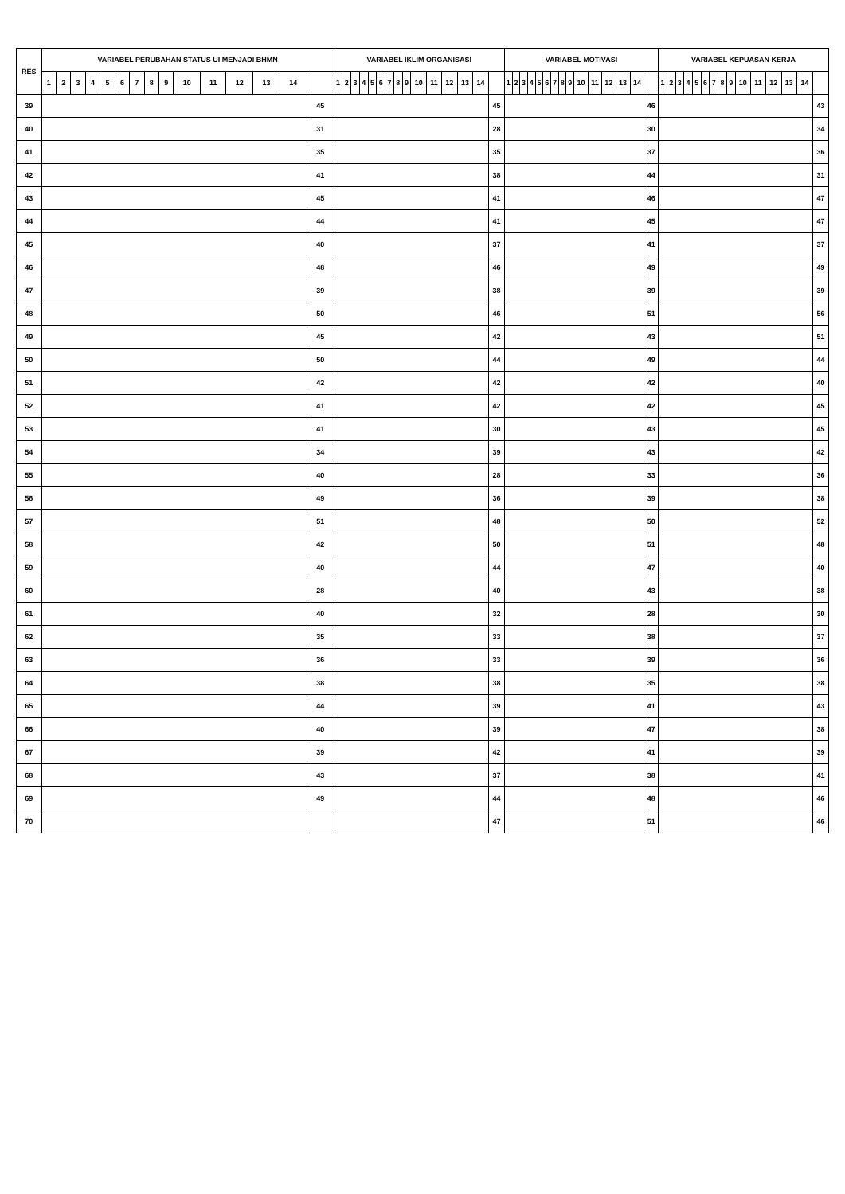| RES | VARIABEL PERUBAHAN STATUS UI MENJADI BHMN | | | | | | | | | | | | | | | VARIABEL IKLIM ORGANISASI | | | | | | | | | | | | | | | VARIABEL MOTIVASI | | | | | | | | | | | | | | | VARIABEL KEPUASAN KERJA | | | | | | | | | | | | | | |
| --- | --- | --- | --- | --- | --- | --- | --- | --- | --- | --- | --- | --- | --- | --- | --- | --- | --- | --- | --- | --- | --- | --- | --- | --- | --- | --- | --- | --- | --- | --- | --- | --- | --- | --- | --- | --- | --- | --- | --- | --- | --- | --- | --- | --- | --- | --- | --- | --- | --- | --- | --- | --- | --- | --- | --- | --- | --- | --- | --- | --- |
| | 1 | 2 | 3 | 4 | 5 | 6 | 7 | 8 | 9 | 10 | 11 | 12 | 13 | 14 | | 1 | 2 | 3 | 4 | 5 | 6 | 7 | 8 | 9 | 10 | 11 | 12 | 13 | 14 | | 1 | 2 | 3 | 4 | 5 | 6 | 7 | 8 | 9 | 10 | 11 | 12 | 13 | 14 | | 1 | 2 | 3 | 4 | 5 | 6 | 7 | 8 | 9 | 10 | 11 | 12 | 13 | 14 | |
| 39 | | | | | | | | | | | | | | | 45 | | | | | | | | | | | | | | | 45 | | | | | | | | | | | | | | | 46 | | | | | | | | | | | | | | | 43 |
| 40 | | | | | | | | | | | | | | | 31 | | | | | | | | | | | | | | | 28 | | | | | | | | | | | | | | | 30 | | | | | | | | | | | | | | | 34 |
| 41 | | | | | | | | | | | | | | | 35 | | | | | | | | | | | | | | | 35 | | | | | | | | | | | | | | | 37 | | | | | | | | | | | | | | | 36 |
| 42 | | | | | | | | | | | | | | | 41 | | | | | | | | | | | | | | | 38 | | | | | | | | | | | | | | | 44 | | | | | | | | | | | | | | | 31 |
| 43 | | | | | | | | | | | | | | | 45 | | | | | | | | | | | | | | | 41 | | | | | | | | | | | | | | | 46 | | | | | | | | | | | | | | | 47 |
| 44 | | | | | | | | | | | | | | | 44 | | | | | | | | | | | | | | | 41 | | | | | | | | | | | | | | | 45 | | | | | | | | | | | | | | | 47 |
| 45 | | | | | | | | | | | | | | | 40 | | | | | | | | | | | | | | | 37 | | | | | | | | | | | | | | | 41 | | | | | | | | | | | | | | | 37 |
| 46 | | | | | | | | | | | | | | | 48 | | | | | | | | | | | | | | | 46 | | | | | | | | | | | | | | | 49 | | | | | | | | | | | | | | | 49 |
| 47 | | | | | | | | | | | | | | | 39 | | | | | | | | | | | | | | | 38 | | | | | | | | | | | | | | | 39 | | | | | | | | | | | | | | | 39 |
| 48 | | | | | | | | | | | | | | | 50 | | | | | | | | | | | | | | | 46 | | | | | | | | | | | | | | | 51 | | | | | | | | | | | | | | | 56 |
| 49 | | | | | | | | | | | | | | | 45 | | | | | | | | | | | | | | | 42 | | | | | | | | | | | | | | | 43 | | | | | | | | | | | | | | | 51 |
| 50 | | | | | | | | | | | | | | | 50 | | | | | | | | | | | | | | | 44 | | | | | | | | | | | | | | | 49 | | | | | | | | | | | | | | | 44 |
| 51 | | | | | | | | | | | | | | | 42 | | | | | | | | | | | | | | | 42 | | | | | | | | | | | | | | | 42 | | | | | | | | | | | | | | | 40 |
| 52 | | | | | | | | | | | | | | | 41 | | | | | | | | | | | | | | | 42 | | | | | | | | | | | | | | | 42 | | | | | | | | | | | | | | | 45 |
| 53 | | | | | | | | | | | | | | | 41 | | | | | | | | | | | | | | | 30 | | | | | | | | | | | | | | | 43 | | | | | | | | | | | | | | | 45 |
| 54 | | | | | | | | | | | | | | | 34 | | | | | | | | | | | | | | | 39 | | | | | | | | | | | | | | | 43 | | | | | | | | | | | | | | | 42 |
| 55 | | | | | | | | | | | | | | | 40 | | | | | | | | | | | | | | | 28 | | | | | | | | | | | | | | | 33 | | | | | | | | | | | | | | | 36 |
| 56 | | | | | | | | | | | | | | | 49 | | | | | | | | | | | | | | | 36 | | | | | | | | | | | | | | | 39 | | | | | | | | | | | | | | | 38 |
| 57 | | | | | | | | | | | | | | | 51 | | | | | | | | | | | | | | | 48 | | | | | | | | | | | | | | | 50 | | | | | | | | | | | | | | | 52 |
| 58 | | | | | | | | | | | | | | | 42 | | | | | | | | | | | | | | | 50 | | | | | | | | | | | | | | | 51 | | | | | | | | | | | | | | | 48 |
| 59 | | | | | | | | | | | | | | | 40 | | | | | | | | | | | | | | | 44 | | | | | | | | | | | | | | | 47 | | | | | | | | | | | | | | | 40 |
| 60 | | | | | | | | | | | | | | | 28 | | | | | | | | | | | | | | | 40 | | | | | | | | | | | | | | | 43 | | | | | | | | | | | | | | | 38 |
| 61 | | | | | | | | | | | | | | | 40 | | | | | | | | | | | | | | | 32 | | | | | | | | | | | | | | | 28 | | | | | | | | | | | | | | | 30 |
| 62 | | | | | | | | | | | | | | | 35 | | | | | | | | | | | | | | | 33 | | | | | | | | | | | | | | | 38 | | | | | | | | | | | | | | | 37 |
| 63 | | | | | | | | | | | | | | | 36 | | | | | | | | | | | | | | | 33 | | | | | | | | | | | | | | | 39 | | | | | | | | | | | | | | | 36 |
| 64 | | | | | | | | | | | | | | | 38 | | | | | | | | | | | | | | | 38 | | | | | | | | | | | | | | | 35 | | | | | | | | | | | | | | | 38 |
| 65 | | | | | | | | | | | | | | | 44 | | | | | | | | | | | | | | | 39 | | | | | | | | | | | | | | | 41 | | | | | | | | | | | | | | | 43 |
| 66 | | | | | | | | | | | | | | | 40 | | | | | | | | | | | | | | | 39 | | | | | | | | | | | | | | | 47 | | | | | | | | | | | | | | | 38 |
| 67 | | | | | | | | | | | | | | | 39 | | | | | | | | | | | | | | | 42 | | | | | | | | | | | | | | | 41 | | | | | | | | | | | | | | | 39 |
| 68 | | | | | | | | | | | | | | | 43 | | | | | | | | | | | | | | | 37 | | | | | | | | | | | | | | | 38 | | | | | | | | | | | | | | | 41 |
| 69 | | | | | | | | | | | | | | | 49 | | | | | | | | | | | | | | | 44 | | | | | | | | | | | | | | | 48 | | | | | | | | | | | | | | | 46 |
| 70 | | | | | | | | | | | | | | | | | | | | | | | | | | | | | | 47 | | | | | | | | | | | | | | | 51 | | | | | | | | | | | | | | | 46 |